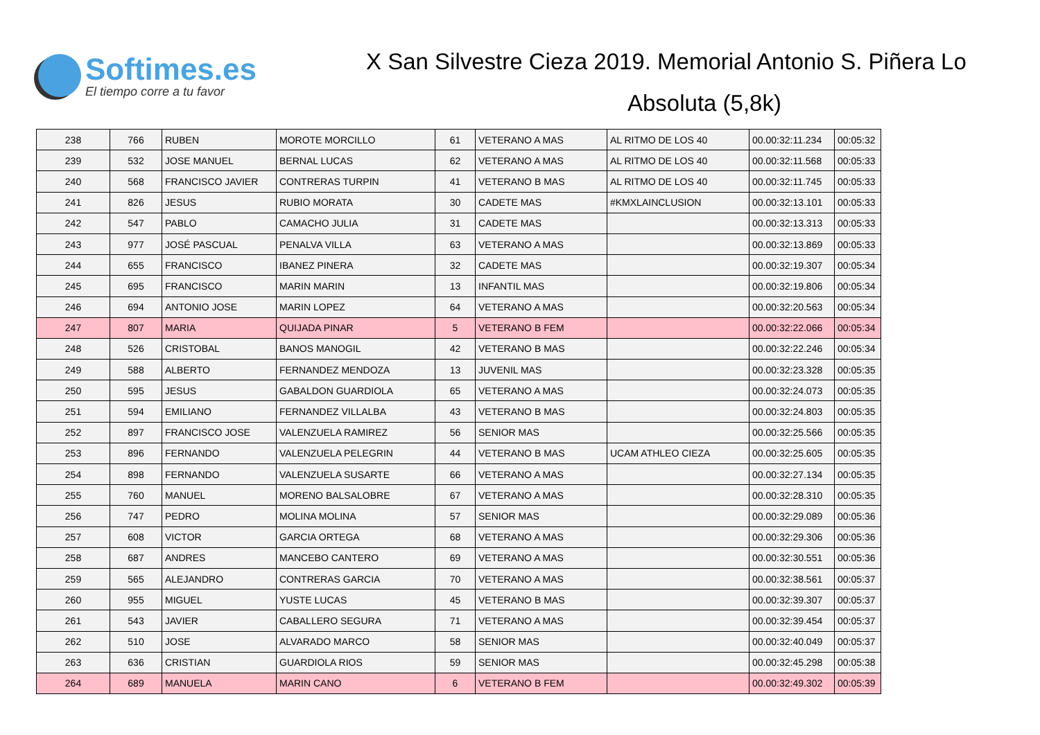Softimes.es
El tiempo corre a tu favor
X San Silvestre Cieza 2019. Memorial Antonio S. Piñera Lo
Absoluta (5,8k)
| 238 | 766 | RUBEN | MOROTE MORCILLO | 61 | VETERANO A MAS | AL RITMO DE LOS 40 | 00.00:32:11.234 | 00:05:32 |
| 239 | 532 | JOSE MANUEL | BERNAL LUCAS | 62 | VETERANO A MAS | AL RITMO DE LOS 40 | 00.00:32:11.568 | 00:05:33 |
| 240 | 568 | FRANCISCO JAVIER | CONTRERAS TURPIN | 41 | VETERANO B MAS | AL RITMO DE LOS 40 | 00.00:32:11.745 | 00:05:33 |
| 241 | 826 | JESUS | RUBIO MORATA | 30 | CADETE MAS | #KMXLAINCLUSION | 00.00:32:13.101 | 00:05:33 |
| 242 | 547 | PABLO | CAMACHO JULIA | 31 | CADETE MAS | | 00.00:32:13.313 | 00:05:33 |
| 243 | 977 | JOSÉ PASCUAL | PENALVA VILLA | 63 | VETERANO A MAS | | 00.00:32:13.869 | 00:05:33 |
| 244 | 655 | FRANCISCO | IBANEZ PINERA | 32 | CADETE MAS | | 00.00:32:19.307 | 00:05:34 |
| 245 | 695 | FRANCISCO | MARIN MARIN | 13 | INFANTIL MAS | | 00.00:32:19.806 | 00:05:34 |
| 246 | 694 | ANTONIO JOSE | MARIN LOPEZ | 64 | VETERANO A MAS | | 00.00:32:20.563 | 00:05:34 |
| 247 | 807 | MARIA | QUIJADA PINAR | 5 | VETERANO B FEM | | 00.00:32:22.066 | 00:05:34 |
| 248 | 526 | CRISTOBAL | BANOS MANOGIL | 42 | VETERANO B MAS | | 00.00:32:22.246 | 00:05:34 |
| 249 | 588 | ALBERTO | FERNANDEZ MENDOZA | 13 | JUVENIL MAS | | 00.00:32:23.328 | 00:05:35 |
| 250 | 595 | JESUS | GABALDON GUARDIOLA | 65 | VETERANO A MAS | | 00.00:32:24.073 | 00:05:35 |
| 251 | 594 | EMILIANO | FERNANDEZ VILLALBA | 43 | VETERANO B MAS | | 00.00:32:24.803 | 00:05:35 |
| 252 | 897 | FRANCISCO JOSE | VALENZUELA RAMIREZ | 56 | SENIOR MAS | | 00.00:32:25.566 | 00:05:35 |
| 253 | 896 | FERNANDO | VALENZUELA PELEGRIN | 44 | VETERANO B MAS | UCAM ATHLEO CIEZA | 00.00:32:25.605 | 00:05:35 |
| 254 | 898 | FERNANDO | VALENZUELA SUSARTE | 66 | VETERANO A MAS | | 00.00:32:27.134 | 00:05:35 |
| 255 | 760 | MANUEL | MORENO BALSALOBRE | 67 | VETERANO A MAS | | 00.00:32:28.310 | 00:05:35 |
| 256 | 747 | PEDRO | MOLINA MOLINA | 57 | SENIOR MAS | | 00.00:32:29.089 | 00:05:36 |
| 257 | 608 | VICTOR | GARCIA ORTEGA | 68 | VETERANO A MAS | | 00.00:32:29.306 | 00:05:36 |
| 258 | 687 | ANDRES | MANCEBO CANTERO | 69 | VETERANO A MAS | | 00.00:32:30.551 | 00:05:36 |
| 259 | 565 | ALEJANDRO | CONTRERAS GARCIA | 70 | VETERANO A MAS | | 00.00:32:38.561 | 00:05:37 |
| 260 | 955 | MIGUEL | YUSTE LUCAS | 45 | VETERANO B MAS | | 00.00:32:39.307 | 00:05:37 |
| 261 | 543 | JAVIER | CABALLERO SEGURA | 71 | VETERANO A MAS | | 00.00:32:39.454 | 00:05:37 |
| 262 | 510 | JOSE | ALVARADO MARCO | 58 | SENIOR MAS | | 00.00:32:40.049 | 00:05:37 |
| 263 | 636 | CRISTIAN | GUARDIOLA RIOS | 59 | SENIOR MAS | | 00.00:32:45.298 | 00:05:38 |
| 264 | 689 | MANUELA | MARIN CANO | 6 | VETERANO B FEM | | 00.00:32:49.302 | 00:05:39 |